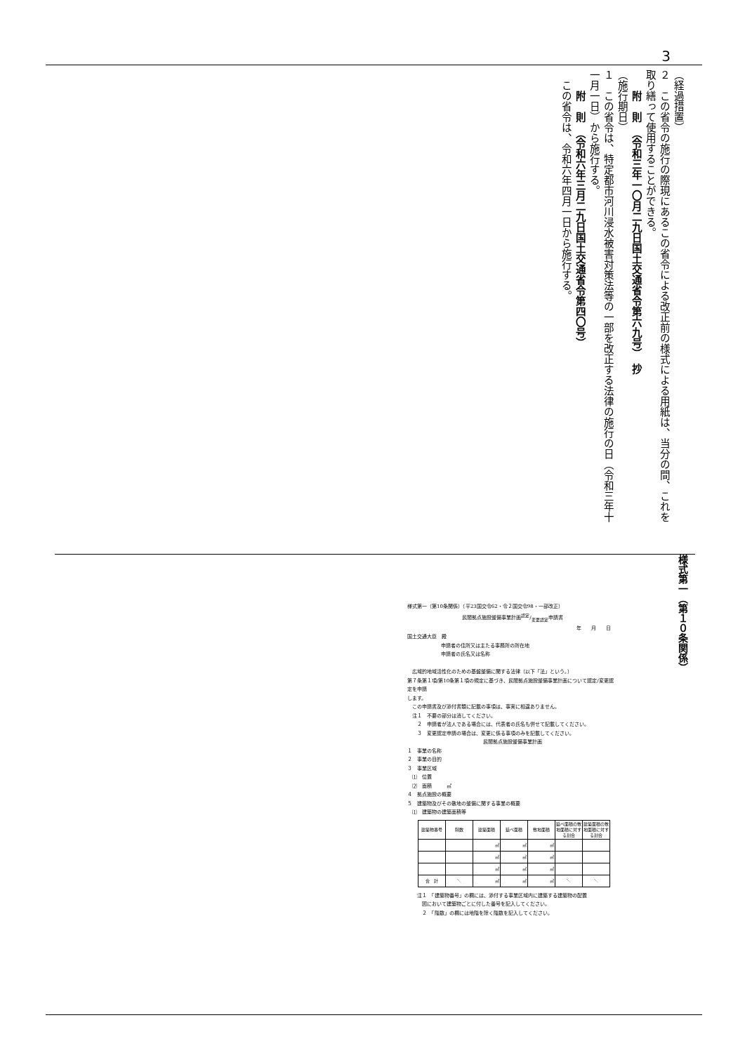3
（経過措置）
２　この省令の施行の際現にあるこの省令による改正前の様式による用紙は、当分の間、これを取り繕って使用することができる。
　　附　則　（令和三年一〇月二九日国土交通省令第六九号）　抄
（施行期日）
１　この省令は、特定都市河川浸水被害対策法等の一部を改正する法律の施行の日（令和三年十一月一日）から施行する。
　　附　則　（令和六年三月二九日国土交通省令第四〇号）
　この省令は、令和六年四月一日から施行する。
様式第一（第10条関係）（平23国交令62・令２国交令98・一部改正）
民間拠点施設整備事業計画認定/変更認定申請書
年　　月　　日
国土交通大臣　殿
申請者の住所又は主たる事務所の所在地
申請者の氏名又は名称
　広域的地域活性化のための基盤整備に関する法律（以下「法」という。）
第７条第１項/第10条第１項の規定に基づき、民間拠点施設整備事業計画について認定/変更認定を申請
します。
　この申請書及び添付書類に記載の事項は、事実に相違ありません。
　注１　不要の部分は消してください。
　　２　申請者が法人である場合には、代表者の氏名も併せて記載してください。
　　３　変更認定申請の場合は、変更に係る事項のみを記載してください。
民間拠点施設整備事業計画
１　事業の名称
２　事業の目的
３　事業区域
　⑴　位置
　⑵　面積　　　㎡
４　拠点施設の概要
５　建築物及びその敷地の整備に関する事業の概要
　⑴　建築物の建築面積等
| 建築物番号 | 階数 | 建築面積 | 延べ面積 | 敷地面積 | 延べ面積の敷地面積に対する割合 | 建築面積の敷地面積に対する割合 |
| --- | --- | --- | --- | --- | --- | --- |
| | | ㎡ | ㎡ | ㎡ | | |
| | | ㎡ | ㎡ | ㎡ | | |
| | | ㎡ | ㎡ | ㎡ | | |
| 合 計 | ＼ | ㎡ | ㎡ | ㎡ | ＼ | ＼ |
　　注１　「建築物番号」の欄には、添付する事業区域内に建築する建築物の配置
　　　図において建築物ごとに付した番号を記入してください。
　　　２　「階数」の欄には地階を除く階数を記入してください。
様式第一（第１０条関係）